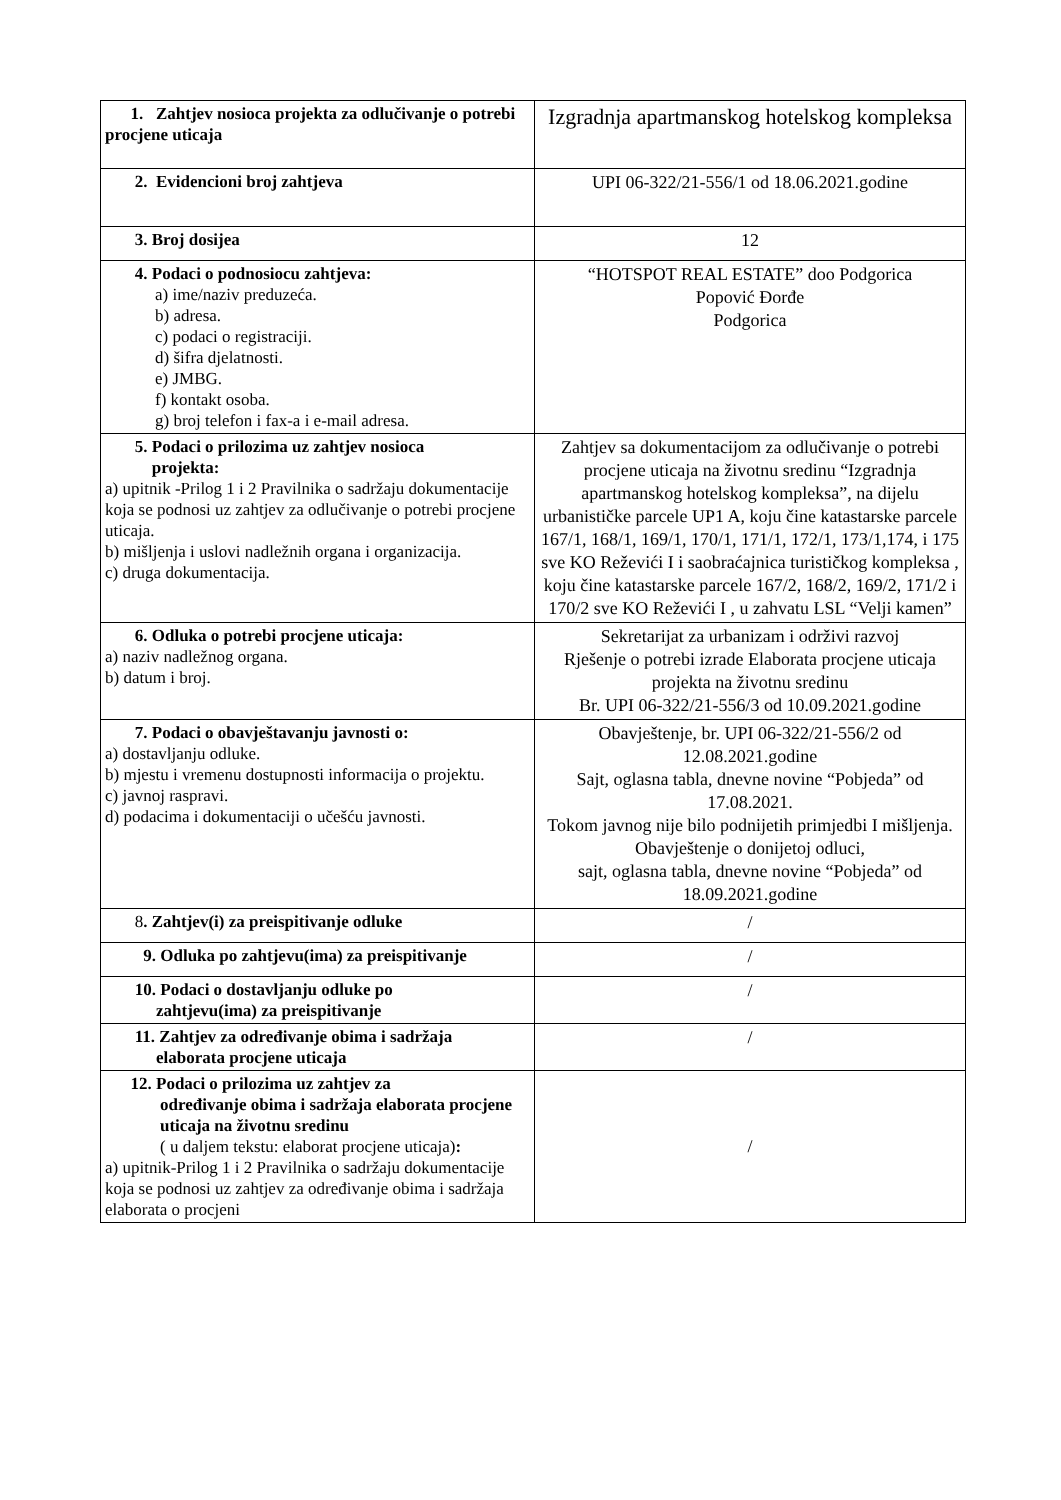| 1. Zahtjev nosioca projekta za odlučivanje o potrebi procjene uticaja | Izgradnja apartmanskog hotelskog kompleksa |
| 2. Evidencioni broj zahtjeva | UPI 06-322/21-556/1 od 18.06.2021.godine |
| 3. Broj dosijea | 12 |
| 4. Podaci o podnosiocu zahtjeva: a) ime/naziv preduzeća. b) adresa. c) podaci o registraciji. d) šifra djelatnosti. e) JMBG. f) kontakt osoba. g) broj telefon i fax-a i e-mail adresa. | “HOTSPOT REAL ESTATE” doo Podgorica Popović Đorđe Podgorica |
| 5. Podaci o prilozima uz zahtjev nosioca projekta: a) upitnik -Prilog 1 i 2 Pravilnika o sadržaju dokumentacije koja se podnosi uz zahtjev za odlučivanje o potrebi procjene uticaja. b) mišljenja i uslovi nadležnih organa i organizacija. c) druga dokumentacija. | Zahtjev sa dokumentacijom za odlučivanje o potrebi procjene uticaja na životnu sredinu “Izgradnja apartmanskog hotelskog kompleksa”, na dijelu urbanističke parcele UP1 A, koju čine katastarske parcele 167/1, 168/1, 169/1, 170/1, 171/1, 172/1, 173/1,174, i 175 sve KO Reževići I i saobraćajnica turističkog kompleksa , koju čine katastarske parcele 167/2, 168/2, 169/2, 171/2 i 170/2 sve KO Reževići I , u zahvatu LSL “Velji kamen” |
| 6. Odluka o potrebi procjene uticaja: a) naziv nadležnog organa. b) datum i broj. | Sekretarijat za urbanizam i održivi razvoj Rješenje o potrebi izrade Elaborata procjene uticaja projekta na životnu sredinu Br. UPI 06-322/21-556/3 od 10.09.2021.godine |
| 7. Podaci o obavještavanju javnosti o: a) dostavljanju odluke. b) mjestu i vremenu dostupnosti informacija o projektu. c) javnoj raspravi. d) podacima i dokumentaciji o učešću javnosti. | Obavještenje, br. UPI 06-322/21-556/2 od 12.08.2021.godine Sajt, oglasna tabla, dnevne novine “Pobjeda” od 17.08.2021. Tokom javnog nije bilo podnijetih primjedbi I mišljenja. Obavještenje o donijetoj odluci, sajt, oglasna tabla, dnevne novine “Pobjeda” od 18.09.2021.godine |
| 8 . Zahtjev(i) za preispitivanje odluke | / |
| 9. Odluka po zahtjevu(ima) za preispitivanje | / |
| 10. Podaci o dostavljanju odluke po zahtjevu(ima) za preispitivanje | / |
| 11. Zahtjev za određivanje obima i sadržaja elaborata procjene uticaja | / |
| 12. Podaci o prilozima uz zahtjev za određivanje obima i sadržaja elaborata procjene uticaja na životnu sredinu ( u daljem tekstu: elaborat procjene uticaja) : a) upitnik-Prilog 1 i 2 Pravilnika o sadržaju dokumentacije koja se podnosi uz zahtjev za određivanje obima i sadržaja elaborata o procjeni | / |